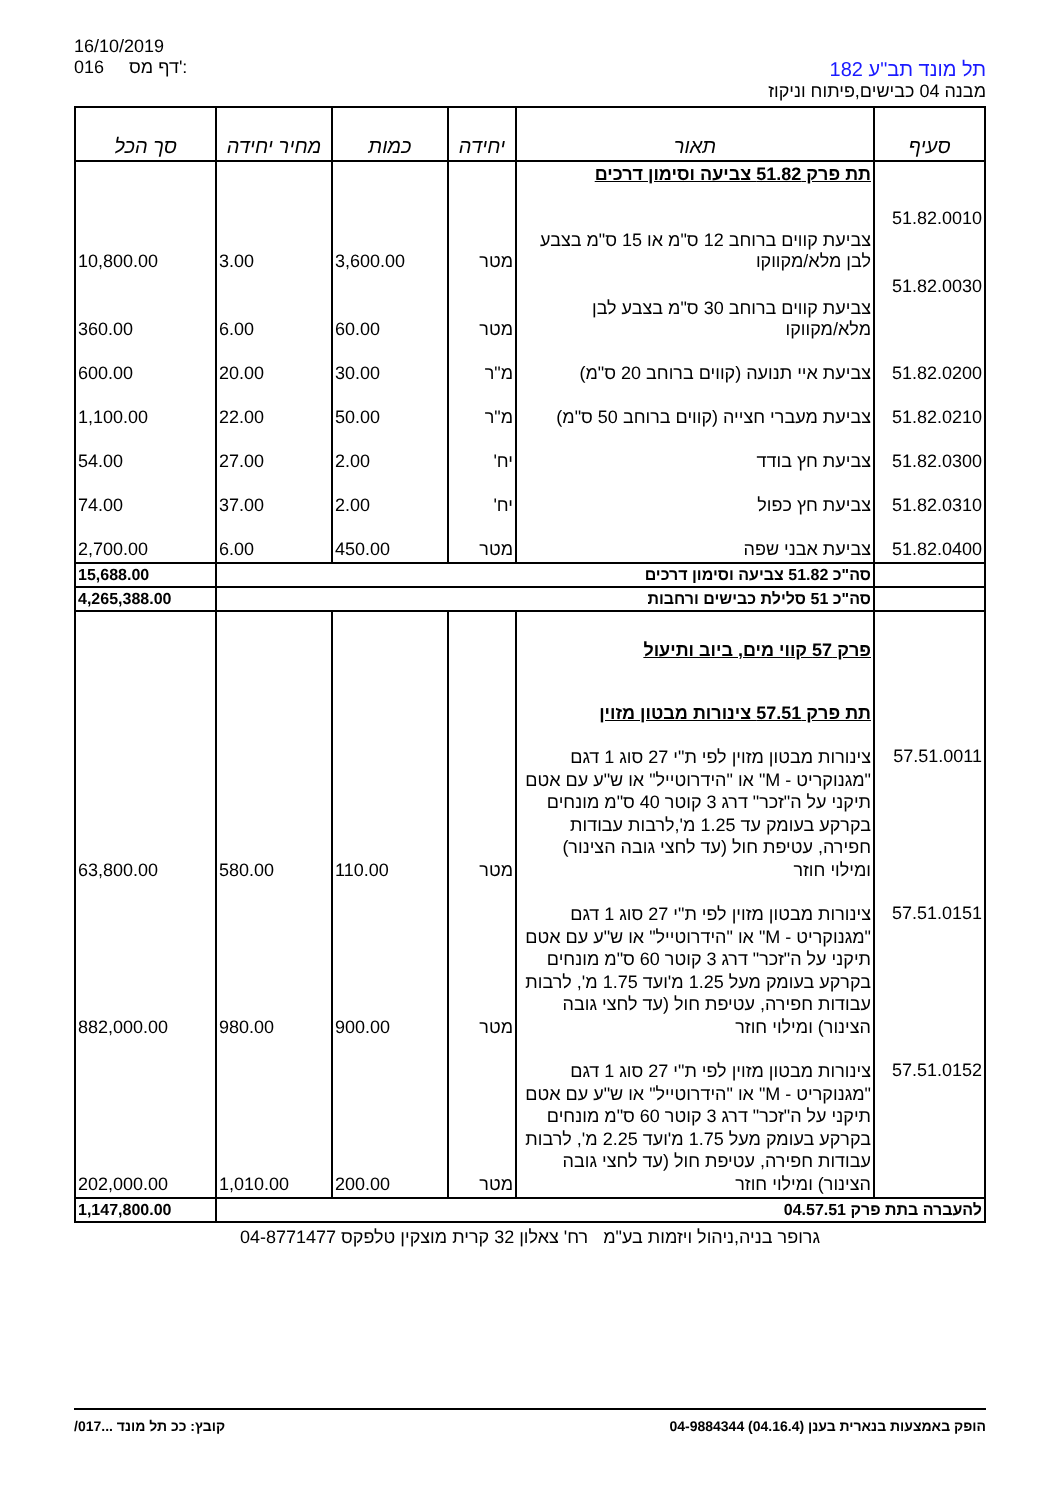16/10/2019
016 דף מס':
תל מונד תב"ע 182
מבנה 04 כבישים,פיתוח וניקוז
| סעיף | תאור | יחידה | כמות | מחיר יחידה | סך הכל |
| --- | --- | --- | --- | --- | --- |
| | תת פרק 51.82 צביעה וסימון דרכים | | | | |
| 51.82.0010 | צביעת קווים ברוחב 12 ס"מ או 15 ס"מ בצבע לבן מלא/מקווקו | מטר | 3,600.00 | 3.00 | 10,800.00 |
| 51.82.0030 | צביעת קווים ברוחב 30 ס"מ בצבע לבן מלא/מקווקו | מטר | 60.00 | 6.00 | 360.00 |
| 51.82.0200 | צביעת איי תנועה (קווים ברוחב 20 ס"מ) | מ"ר | 30.00 | 20.00 | 600.00 |
| 51.82.0210 | צביעת מעברי חצייה (קווים ברוחב 50 ס"מ) | מ"ר | 50.00 | 22.00 | 1,100.00 |
| 51.82.0300 | צביעת חץ בודד | יח' | 2.00 | 27.00 | 54.00 |
| 51.82.0310 | צביעת חץ כפול | יח' | 2.00 | 37.00 | 74.00 |
| 51.82.0400 | צביעת אבני שפה | מטר | 450.00 | 6.00 | 2,700.00 |
| | סה"כ 51.82 צביעה וסימון דרכים | | | | 15,688.00 |
| | סה"כ 51 סלילת כבישים ורחבות | | | | 4,265,388.00 |
| | פרק 57 קווי מים, ביוב ותיעול תת פרק 57.51 צינורות מבטון מזוין | | | | |
| 57.51.0011 | צינורות מבטון מזוין לפי ת"י 27 סוג 1 דגם "מגנוקריט - M" או "הידרוטייל" או ש"ע עם אטם תיקני על ה"זכר" דרג 3 קוטר 40 ס"מ מונחים בקרקע בעומק עד 1.25 מ',לרבות עבודות חפירה, עטיפת חול (עד לחצי גובה הצינור) ומילוי חוזר | מטר | 110.00 | 580.00 | 63,800.00 |
| 57.51.0151 | צינורות מבטון מזוין לפי ת"י 27 סוג 1 דגם "מגנוקריט - M" או "הידרוטייל" או ש"ע עם אטם תיקני על ה"זכר" דרג 3 קוטר 60 ס"מ מונחים בקרקע בעומק מעל 1.25 מ'ועד 1.75 מ', לרבות עבודות חפירה, עטיפת חול (עד לחצי גובה הצינור) ומילוי חוזר | מטר | 900.00 | 980.00 | 882,000.00 |
| 57.51.0152 | צינורות מבטון מזוין לפי ת"י 27 סוג 1 דגם "מגנוקריט - M" או "הידרוטייל" או ש"ע עם אטם תיקני על ה"זכר" דרג 3 קוטר 60 ס"מ מונחים בקרקע בעומק מעל 1.75 מ'ועד 2.25 מ', לרבות עבודות חפירה, עטיפת חול (עד לחצי גובה הצינור) ומילוי חוזר | מטר | 200.00 | 1,010.00 | 202,000.00 |
| להעברה בתת פרק 04.57.51 | | | | | 1,147,800.00 |
גרופר בניה,ניהול ויזמות בע"מ רח' צאלון 32 קרית מוצקין טלפקס 04-8771477
הופק באמצעות בנארית בענן (04.16.4) 04-9884344 קובץ: ככ תל מונד ...017/